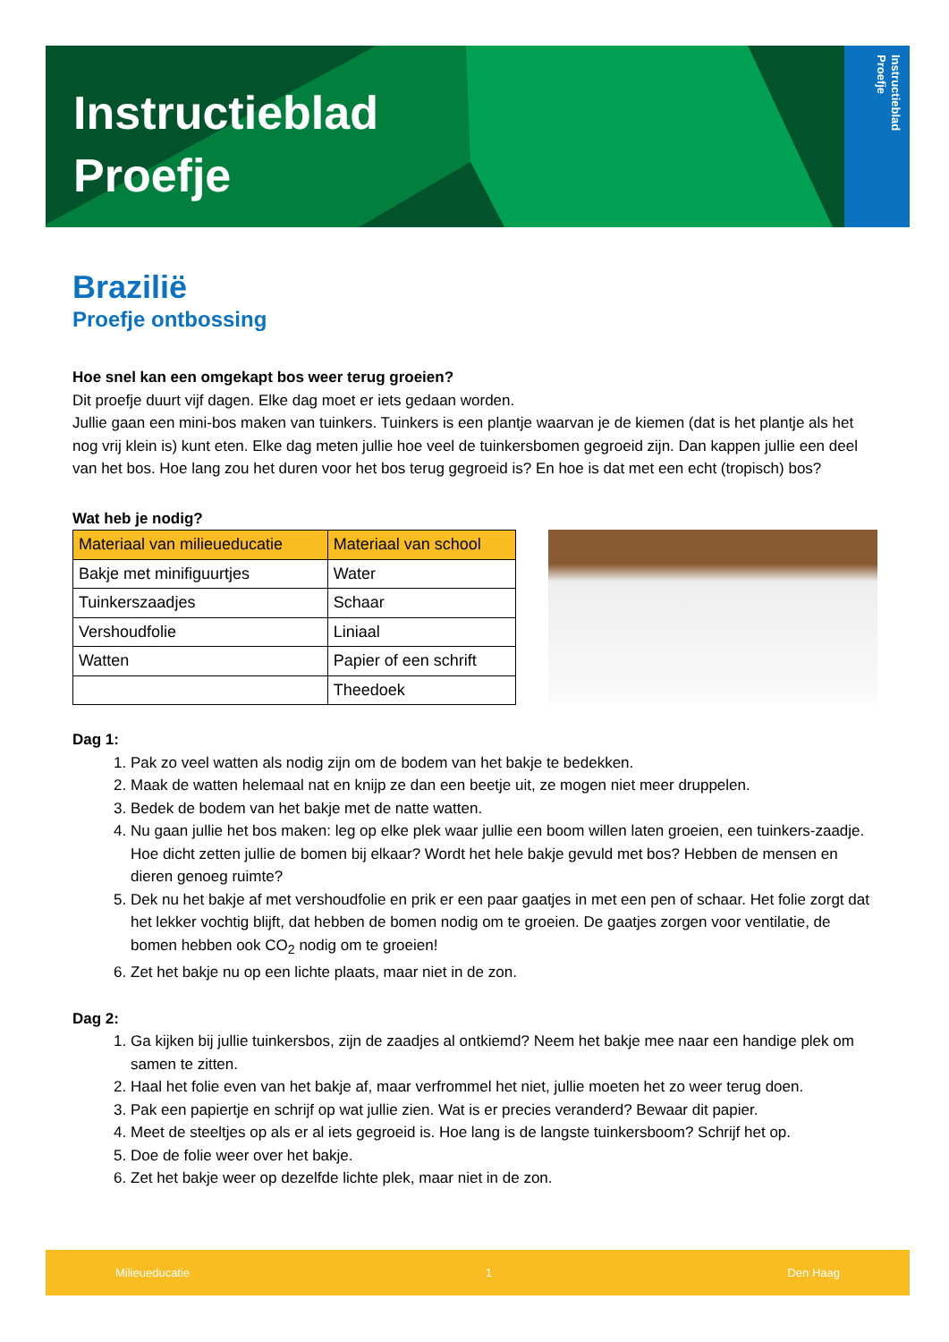Instructieblad
Proefje
Instructieblad
Proefje
Brazilië
Proefje ontbossing
Hoe snel kan een omgekapt bos weer terug groeien?
Dit proefje duurt vijf dagen. Elke dag moet er iets gedaan worden.
Jullie gaan een mini-bos maken van tuinkers. Tuinkers is een plantje waarvan je de kiemen (dat is het plantje als het nog vrij klein is) kunt eten. Elke dag meten jullie hoe veel de tuinkersbomen gegroeid zijn. Dan kappen jullie een deel van het bos. Hoe lang zou het duren voor het bos terug gegroeid is? En hoe is dat met een echt (tropisch) bos?
Wat heb je nodig?
| Materiaal van milieueducatie | Materiaal van school |
| Bakje met minifiguurtjes | Water |
| Tuinkerszaadjes | Schaar |
| Vershoudfolie | Liniaal |
| Watten | Papier of een schrift |
| | Theedoek |
Dag 1:
1. Pak zo veel watten als nodig zijn om de bodem van het bakje te bedekken.
2. Maak de watten helemaal nat en knijp ze dan een beetje uit, ze mogen niet meer druppelen.
3. Bedek de bodem van het bakje met de natte watten.
4. Nu gaan jullie het bos maken: leg op elke plek waar jullie een boom willen laten groeien, een tuinkers-zaadje. Hoe dicht zetten jullie de bomen bij elkaar? Wordt het hele bakje gevuld met bos? Hebben de mensen en dieren genoeg ruimte?
5. Dek nu het bakje af met vershoudfolie en prik er een paar gaatjes in met een pen of schaar. Het folie zorgt dat het lekker vochtig blijft, dat hebben de bomen nodig om te groeien. De gaatjes zorgen voor ventilatie, de bomen hebben ook CO<sub>2</sub> nodig om te groeien!
6. Zet het bakje nu op een lichte plaats, maar niet in de zon.
Dag 2:
1. Ga kijken bij jullie tuinkersbos, zijn de zaadjes al ontkiemd? Neem het bakje mee naar een handige plek om samen te zitten.
2. Haal het folie even van het bakje af, maar verfrommel het niet, jullie moeten het zo weer terug doen.
3. Pak een papiertje en schrijf op wat jullie zien. Wat is er precies veranderd? Bewaar dit papier.
4. Meet de steeltjes op als er al iets gegroeid is. Hoe lang is de langste tuinkersboom? Schrijf het op.
5. Doe de folie weer over het bakje.
6. Zet het bakje weer op dezelfde lichte plek, maar niet in de zon.
Milieueducatie 1 Den Haag